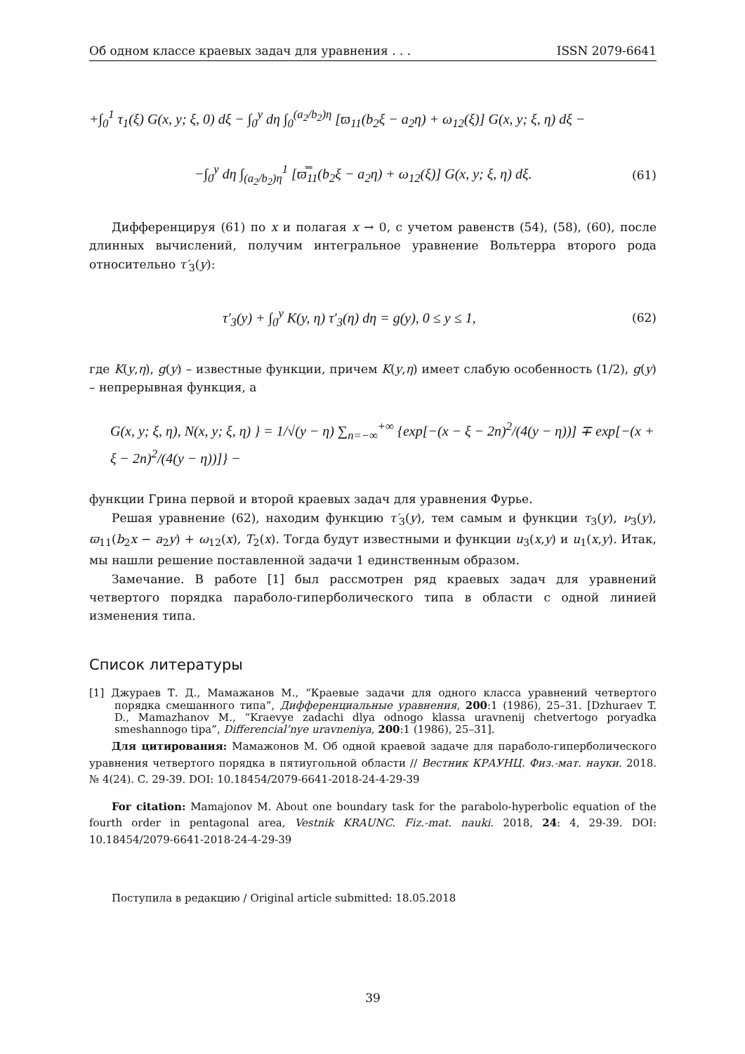Об одном классе краевых задач для уравнения . . . ISSN 2079-6641
+∫<sub>0</sub><sup>1</sup> τ<sub>1</sub>(ξ) G(x, y; ξ, 0) dξ − ∫<sub>0</sub><sup>y</sup> dη ∫<sub>0</sub><sup>(a<sub>2</sub>/b<sub>2</sub>)η</sup> [ϖ<sub>11</sub>(b<sub>2</sub>ξ − a<sub>2</sub>η) + ω<sub>12</sub>(ξ)] G(x, y; ξ, η) dξ −
−∫<sub>0</sub><sup>y</sup> dη ∫<sub>(a<sub>2</sub>/b<sub>2</sub>)η</sub><sup>1</sup> [ϖ̿<sub>11</sub>(b<sub>2</sub>ξ − a<sub>2</sub>η) + ω<sub>12</sub>(ξ)] G(x, y; ξ, η) dξ. (61)
Дифференцируя (61) по x и полагая x → 0, с учетом равенств (54), (58), (60), после длинных вычислений, получим интегральное уравнение Вольтерра второго рода относительно τ′<sub>3</sub>(y):
τ′<sub>3</sub>(y) + ∫<sub>0</sub><sup>y</sup> K(y, η) τ′<sub>3</sub>(η) dη = g(y), 0 ≤ y ≤ 1, (62)
где K(y,η), g(y) – известные функции, причем K(y,η) имеет слабую особенность (1/2), g(y) – непрерывная функция, а
G(x, y; ξ, η), N(x, y; ξ, η) } = 1/√(y − η) ∑<sub>n=−∞</sub><sup>+∞</sup> {exp[−(x − ξ − 2n)<sup>2</sup>/(4(y − η))] ∓ exp[−(x + ξ − 2n)<sup>2</sup>/(4(y − η))]} −
функции Грина первой и второй краевых задач для уравнения Фурье.
Решая уравнение (62), находим функцию τ′<sub>3</sub>(y), тем самым и функции τ<sub>3</sub>(y), ν<sub>3</sub>(y), ϖ<sub>11</sub>(b<sub>2</sub>x − a<sub>2</sub>y) + ω<sub>12</sub>(x), T<sub>2</sub>(x). Тогда будут известными и функции u<sub>3</sub>(x,y) и u<sub>1</sub>(x,y). Итак, мы нашли решение поставленной задачи 1 единственным образом.
Замечание. В работе [1] был рассмотрен ряд краевых задач для уравнений четвертого порядка параболо-гиперболического типа в области с одной линией изменения типа.
Список литературы
[1] Джураев Т. Д., Мамажанов М., “Краевые задачи для одного класса уравнений четвертого порядка смешанного типа”, Дифференциальные уравнения, 200:1 (1986), 25–31. [Dzhuraev T. D., Mamazhanov M., “Kraevye zadachi dlya odnogo klassa uravnenij chetvertogo poryadka smeshannogo tipa”, Differencial’nye uravneniya, 200:1 (1986), 25–31].
Для цитирования: Мамажонов М. Об одной краевой задаче для параболо-гиперболического уравнения четвертого порядка в пятиугольной области // Вестник КРАУНЦ. Физ.-мат. науки. 2018. № 4(24). C. 29-39. DOI: 10.18454/2079-6641-2018-24-4-29-39
For citation: Mamajonov M. About one boundary task for the parabolo-hyperbolic equation of the fourth order in pentagonal area, Vestnik KRAUNC. Fiz.-mat. nauki. 2018, 24: 4, 29-39. DOI: 10.18454/2079-6641-2018-24-4-29-39
Поступила в редакцию / Original article submitted: 18.05.2018
39